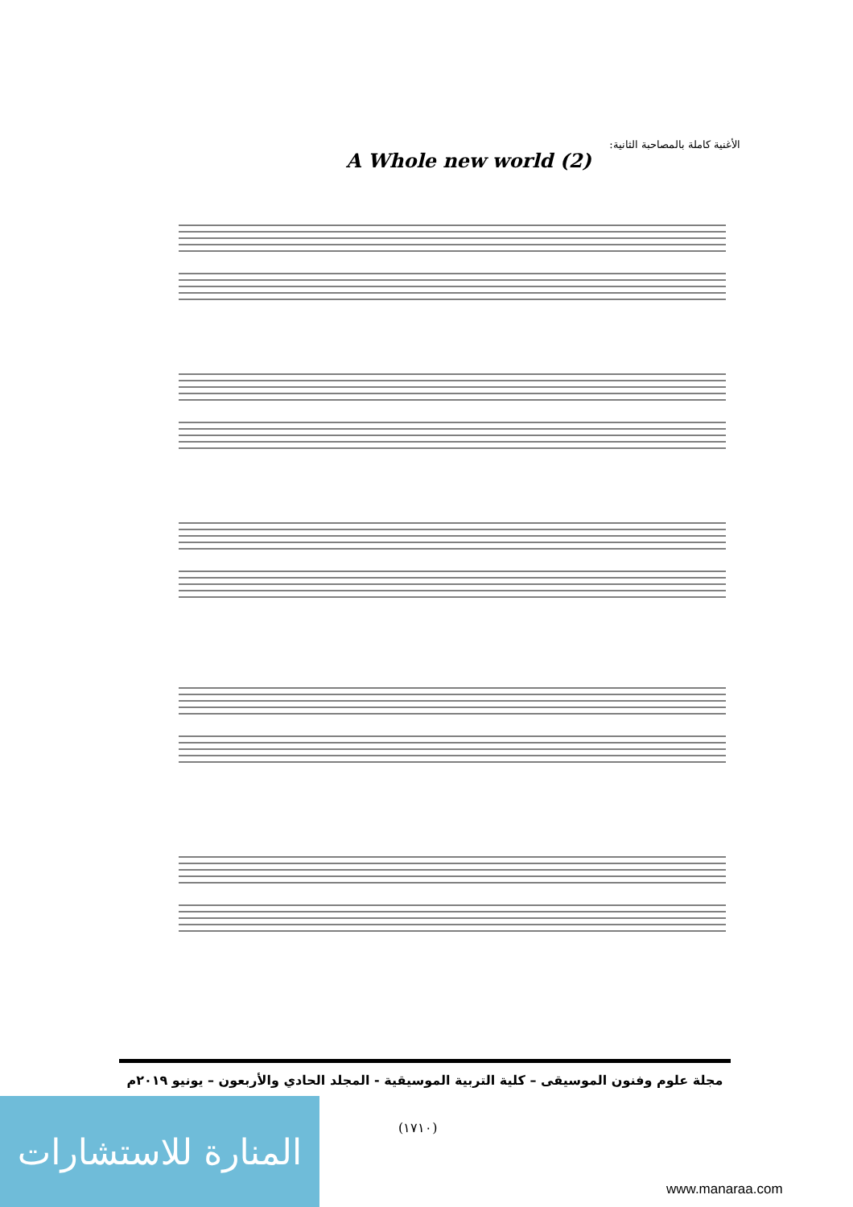الأغنية كاملة بالمصاحبة الثانية:
A Whole new world (2)
مجلة علوم وفنون الموسيقى – كلية التربية الموسيقية - المجلد الحادي والأربعون – يونيو ٢٠١٩م
(١٧١٠)
المنارة للاستشارات
www.manaraa.com